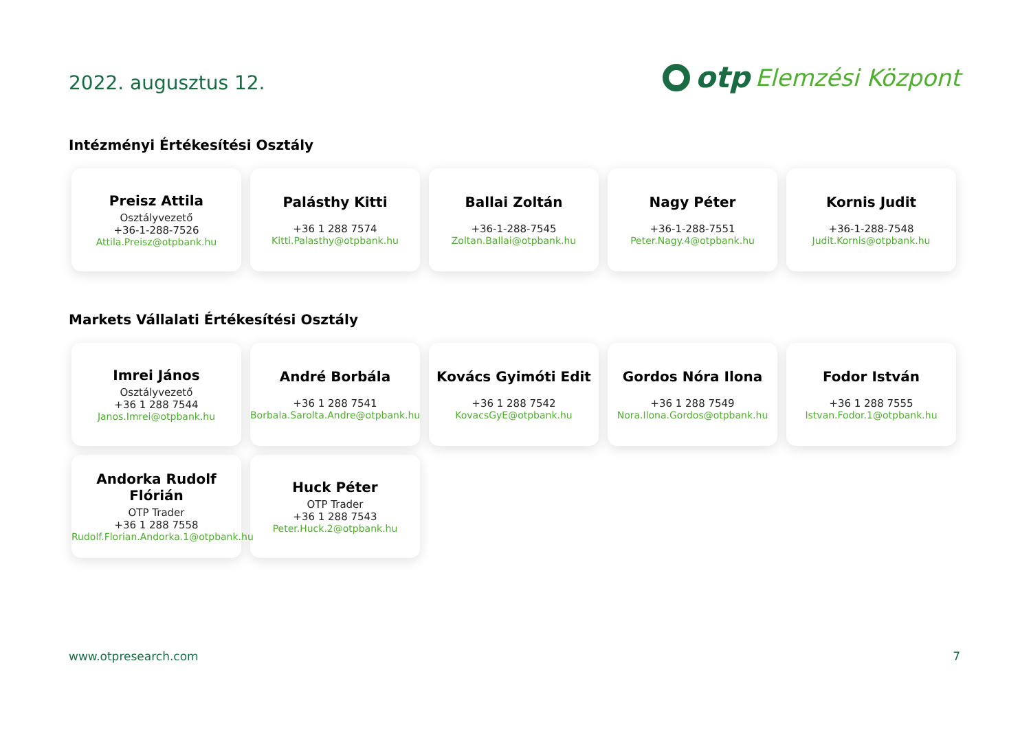2022. augusztus 12.
otp Elemzési Központ
Intézményi Értékesítési Osztály
Preisz Attila
Osztályvezető
+36-1-288-7526
Attila.Preisz@otpbank.hu
Palásthy Kitti
+36 1 288 7574
Kitti.Palasthy@otpbank.hu
Ballai Zoltán
+36-1-288-7545
Zoltan.Ballai@otpbank.hu
Nagy Péter
+36-1-288-7551
Peter.Nagy.4@otpbank.hu
Kornis Judit
+36-1-288-7548
Judit.Kornis@otpbank.hu
Markets Vállalati Értékesítési Osztály
Imrei János
Osztályvezető
+36 1 288 7544
Janos.Imrei@otpbank.hu
André Borbála
+36 1 288 7541
Borbala.Sarolta.Andre@otpbank.hu
Kovács Gyimóti Edit
+36 1 288 7542
KovacsGyE@otpbank.hu
Gordos Nóra Ilona
+36 1 288 7549
Nora.Ilona.Gordos@otpbank.hu
Fodor István
+36 1 288 7555
Istvan.Fodor.1@otpbank.hu
Andorka Rudolf Flórián
OTP Trader
+36 1 288 7558
Rudolf.Florian.Andorka.1@otpbank.hu
Huck Péter
OTP Trader
+36 1 288 7543
Peter.Huck.2@otpbank.hu
www.otpresearch.com 7